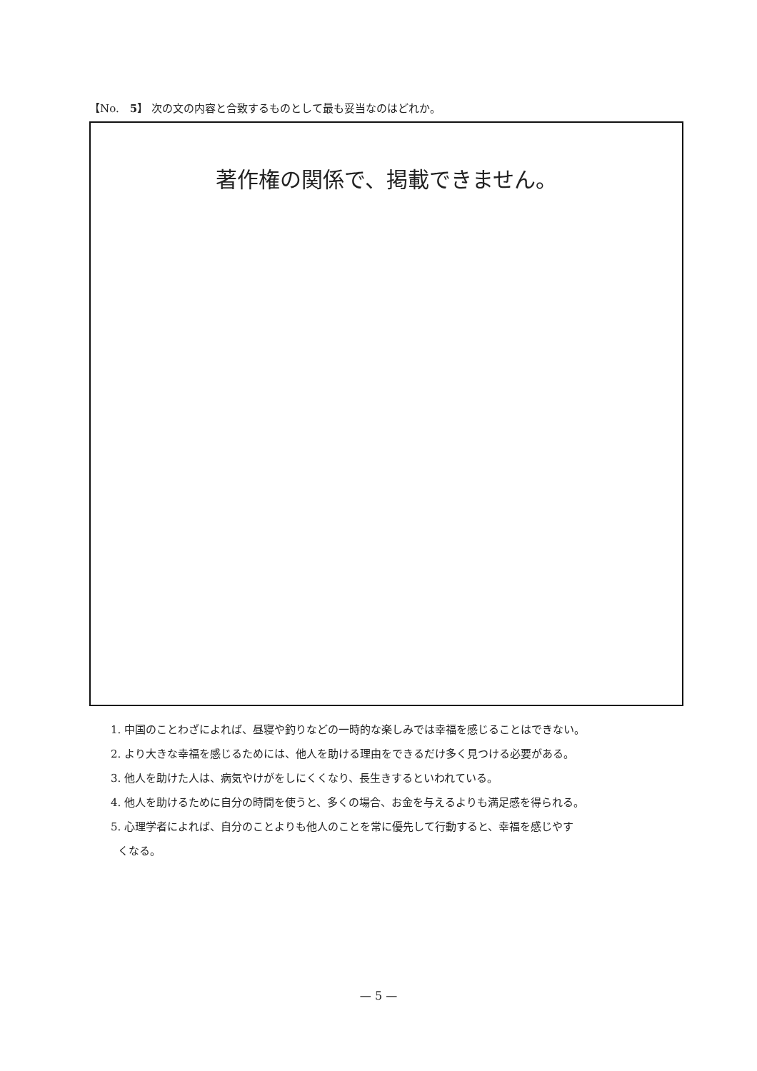【No.　5】 次の文の内容と合致するものとして最も妥当なのはどれか。
著作権の関係で、掲載できません。
1. 中国のことわざによれば、昼寝や釣りなどの一時的な楽しみでは幸福を感じることはできない。
2. より大きな幸福を感じるためには、他人を助ける理由をできるだけ多く見つける必要がある。
3. 他人を助けた人は、病気やけがをしにくくなり、長生きするといわれている。
4. 他人を助けるために自分の時間を使うと、多くの場合、お金を与えるよりも満足感を得られる。
5. 心理学者によれば、自分のことよりも他人のことを常に優先して行動すると、幸福を感じやす
くなる。
— 5 —